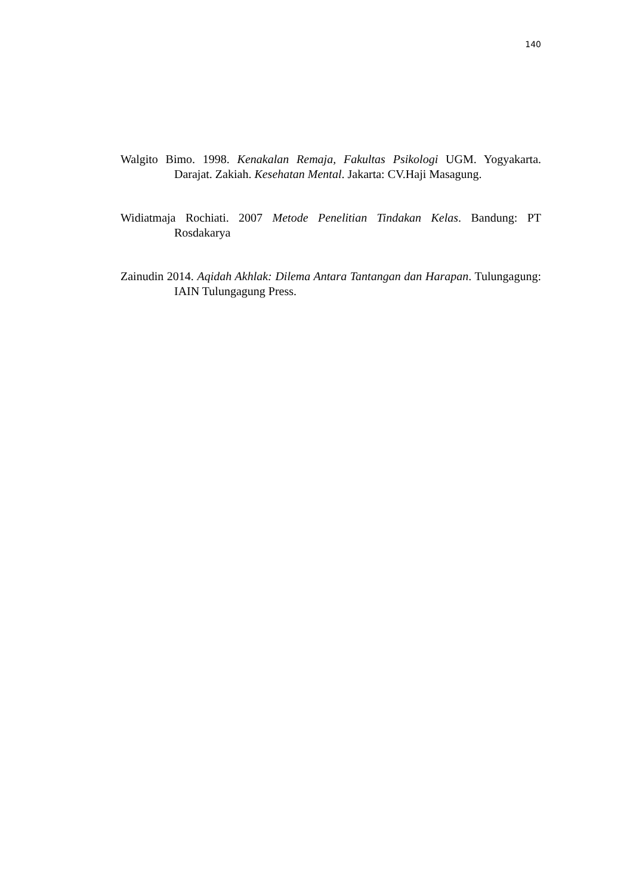140
Walgito Bimo. 1998. Kenakalan Remaja, Fakultas Psikologi UGM. Yogyakarta. Darajat. Zakiah. Kesehatan Mental. Jakarta: CV.Haji Masagung.
Widiatmaja Rochiati. 2007 Metode Penelitian Tindakan Kelas. Bandung: PT Rosdakarya
Zainudin 2014. Aqidah Akhlak: Dilema Antara Tantangan dan Harapan. Tulungagung: IAIN Tulungagung Press.